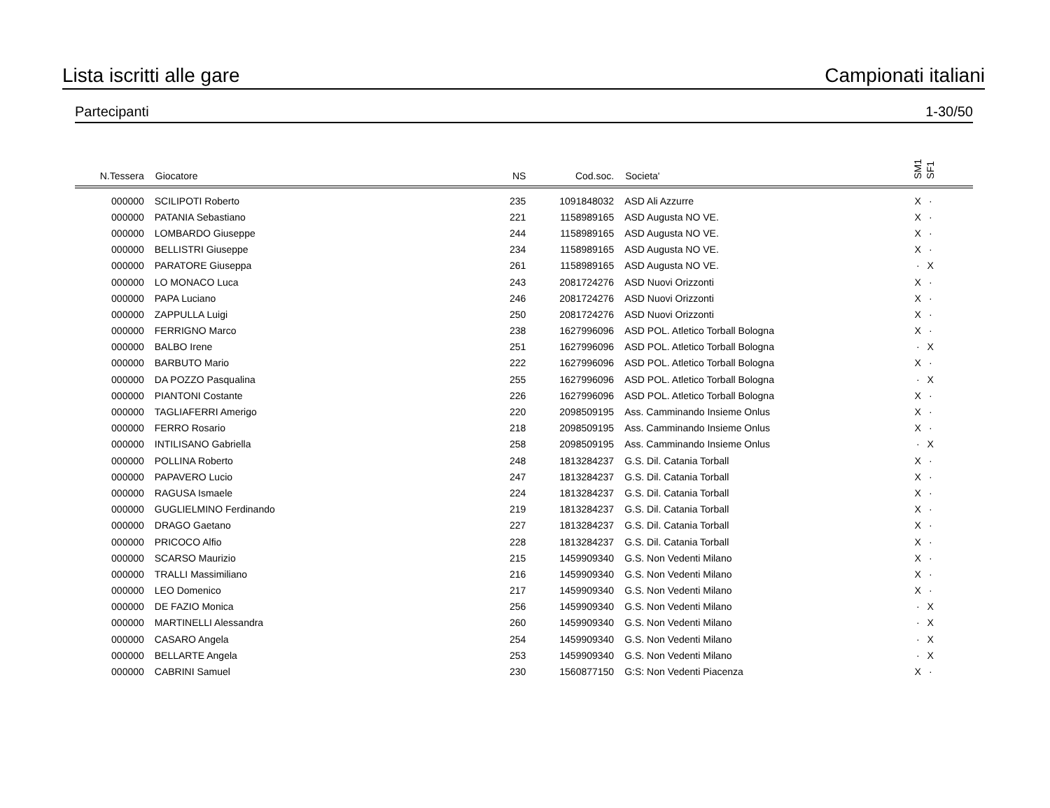Lista iscritti alle gare Campionati italiani
Partecipanti 1-30/50
| N.Tessera | Giocatore | NS | Cod.soc. | Societa' | SM1 | SF1 | |
| --- | --- | --- | --- | --- | --- | --- | --- |
| 000000 | SCILIPOTI Roberto | 235 | 1091848032 | ASD Ali Azzurre | X | · | |
| 000000 | PATANIA Sebastiano | 221 | 1158989165 | ASD Augusta NO VE. | X | · | |
| 000000 | LOMBARDO Giuseppe | 244 | 1158989165 | ASD Augusta NO VE. | X | · | |
| 000000 | BELLISTRI Giuseppe | 234 | 1158989165 | ASD Augusta NO VE. | X | · | |
| 000000 | PARATORE Giuseppa | 261 | 1158989165 | ASD Augusta NO VE. | · | X | |
| 000000 | LO MONACO Luca | 243 | 2081724276 | ASD Nuovi Orizzonti | X | · | |
| 000000 | PAPA Luciano | 246 | 2081724276 | ASD Nuovi Orizzonti | X | · | |
| 000000 | ZAPPULLA Luigi | 250 | 2081724276 | ASD Nuovi Orizzonti | X | · | |
| 000000 | FERRIGNO Marco | 238 | 1627996096 | ASD POL. Atletico Torball Bologna | X | · | |
| 000000 | BALBO Irene | 251 | 1627996096 | ASD POL. Atletico Torball Bologna | · | X | |
| 000000 | BARBUTO Mario | 222 | 1627996096 | ASD POL. Atletico Torball Bologna | X | · | |
| 000000 | DA POZZO Pasqualina | 255 | 1627996096 | ASD POL. Atletico Torball Bologna | · | X | |
| 000000 | PIANTONI Costante | 226 | 1627996096 | ASD POL. Atletico Torball Bologna | X | · | |
| 000000 | TAGLIAFERRI Amerigo | 220 | 2098509195 | Ass. Camminando Insieme Onlus | X | · | |
| 000000 | FERRO Rosario | 218 | 2098509195 | Ass. Camminando Insieme Onlus | X | · | |
| 000000 | INTILISANO Gabriella | 258 | 2098509195 | Ass. Camminando Insieme Onlus | · | X | |
| 000000 | POLLINA Roberto | 248 | 1813284237 | G.S. Dil. Catania Torball | X | · | |
| 000000 | PAPAVERO Lucio | 247 | 1813284237 | G.S. Dil. Catania Torball | X | · | |
| 000000 | RAGUSA Ismaele | 224 | 1813284237 | G.S. Dil. Catania Torball | X | · | |
| 000000 | GUGLIELMINO Ferdinando | 219 | 1813284237 | G.S. Dil. Catania Torball | X | · | |
| 000000 | DRAGO Gaetano | 227 | 1813284237 | G.S. Dil. Catania Torball | X | · | |
| 000000 | PRICOCO Alfio | 228 | 1813284237 | G.S. Dil. Catania Torball | X | · | |
| 000000 | SCARSO Maurizio | 215 | 1459909340 | G.S. Non Vedenti Milano | X | · | |
| 000000 | TRALLI Massimiliano | 216 | 1459909340 | G.S. Non Vedenti Milano | X | · | |
| 000000 | LEO Domenico | 217 | 1459909340 | G.S. Non Vedenti Milano | X | · | |
| 000000 | DE FAZIO Monica | 256 | 1459909340 | G.S. Non Vedenti Milano | · | X | |
| 000000 | MARTINELLI Alessandra | 260 | 1459909340 | G.S. Non Vedenti Milano | · | X | |
| 000000 | CASARO Angela | 254 | 1459909340 | G.S. Non Vedenti Milano | · | X | |
| 000000 | BELLARTE Angela | 253 | 1459909340 | G.S. Non Vedenti Milano | · | X | |
| 000000 | CABRINI Samuel | 230 | 1560877150 | G:S: Non Vedenti Piacenza | X | · | |